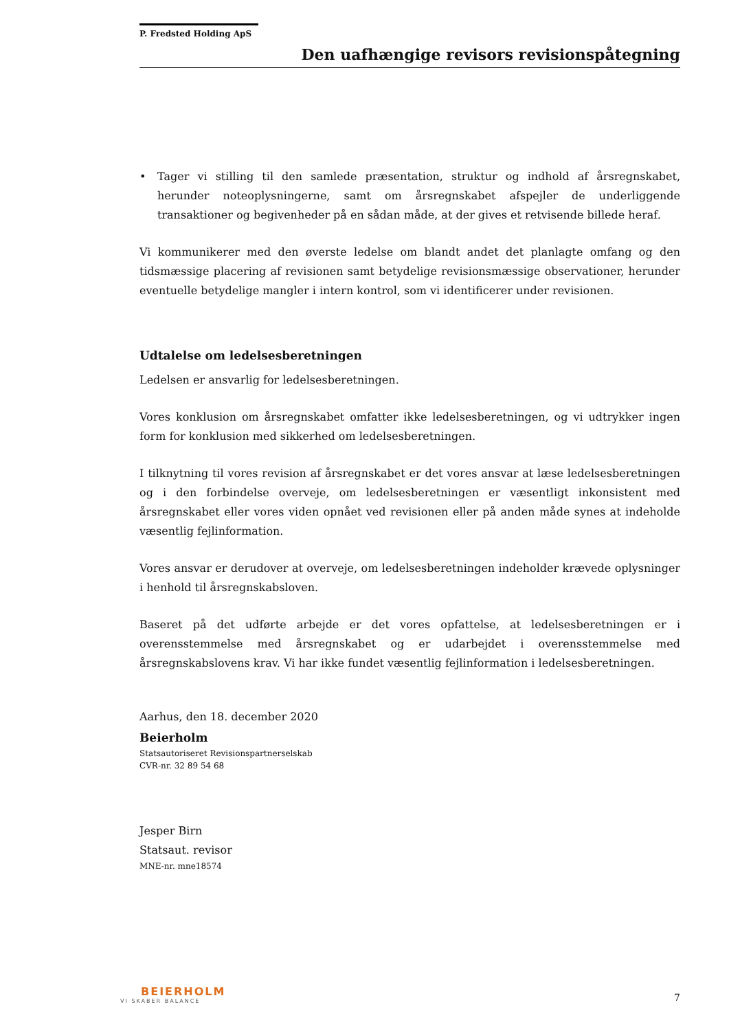P. Fredsted Holding ApS
Den uafhængige revisors revisionspåtegning
• Tager vi stilling til den samlede præsentation, struktur og indhold af årsregnskabet, herunder noteoplysningerne, samt om årsregnskabet afspejler de underliggende transaktioner og begivenheder på en sådan måde, at der gives et retvisende billede heraf.
Vi kommunikerer med den øverste ledelse om blandt andet det planlagte omfang og den tidsmæssige placering af revisionen samt betydelige revisionsmæssige observationer, herunder eventuelle betydelige mangler i intern kontrol, som vi identificerer under revisionen.
Udtalelse om ledelsesberetningen
Ledelsen er ansvarlig for ledelsesberetningen.
Vores konklusion om årsregnskabet omfatter ikke ledelsesberetningen, og vi udtrykker ingen form for konklusion med sikkerhed om ledelsesberetningen.
I tilknytning til vores revision af årsregnskabet er det vores ansvar at læse ledelsesberetningen og i den forbindelse overveje, om ledelsesberetningen er væsentligt inkonsistent med årsregnskabet eller vores viden opnået ved revisionen eller på anden måde synes at indeholde væsentlig fejlinformation.
Vores ansvar er derudover at overveje, om ledelsesberetningen indeholder krævede oplysninger i henhold til årsregnskabsloven.
Baseret på det udførte arbejde er det vores opfattelse, at ledelsesberetningen er i overensstemmelse med årsregnskabet og er udarbejdet i overensstemmelse med årsregnskabslovens krav. Vi har ikke fundet væsentlig fejlinformation i ledelsesberetningen.
Aarhus, den 18. december 2020
Beierholm
Statsautoriseret Revisionspartnerselskab
CVR-nr. 32 89 54 68
Jesper Birn
Statsaut. revisor
MNE-nr. mne18574
BEIERHOLM
VI SKABER BALANCE
7